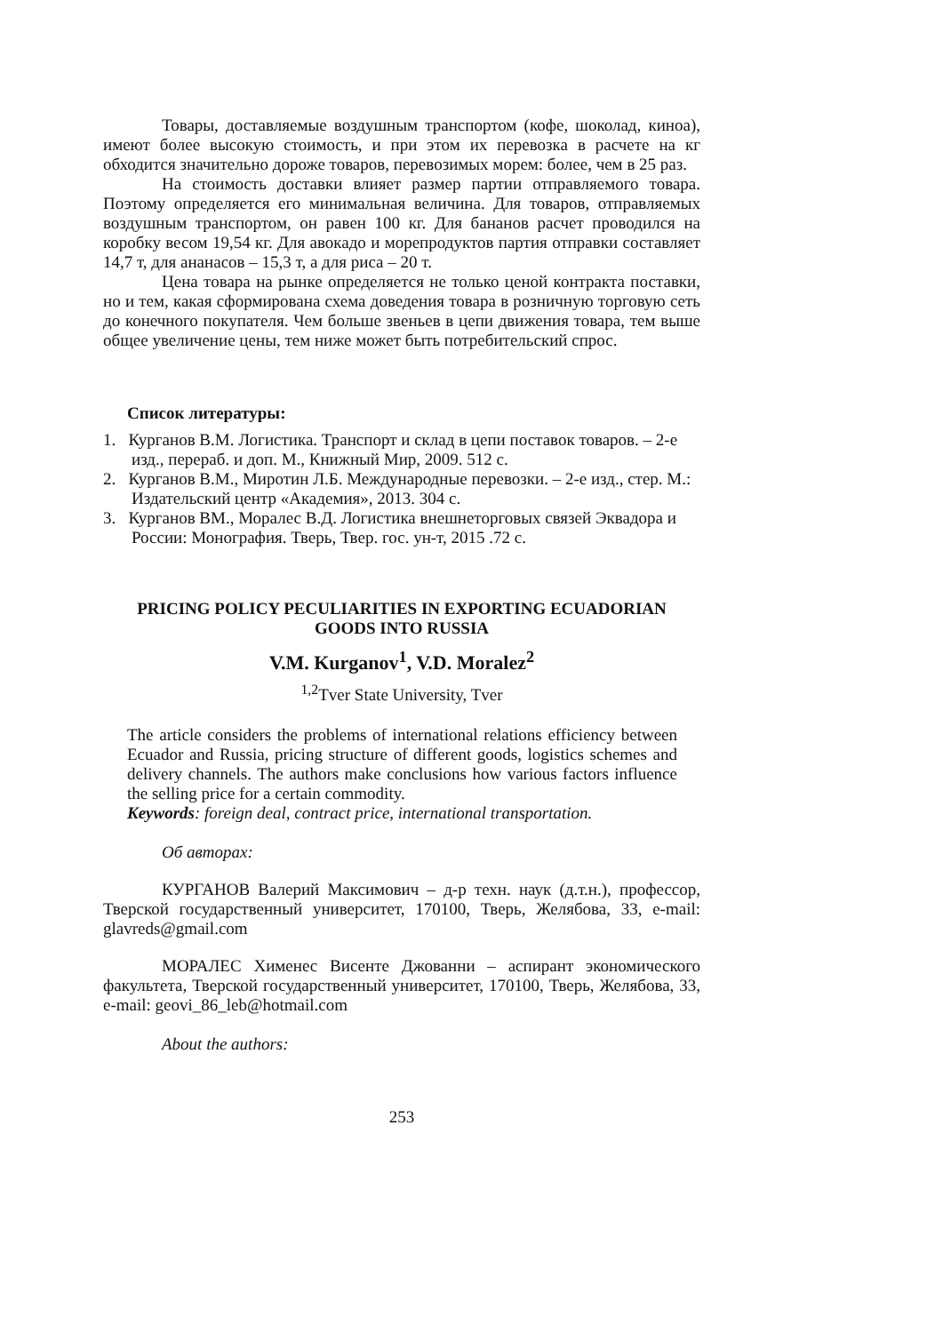Товары, доставляемые воздушным транспортом (кофе, шоколад, киноа), имеют более высокую стоимость, и при этом их перевозка в расчете на кг обходится значительно дороже товаров, перевозимых морем: более, чем в 25 раз.
На стоимость доставки влияет размер партии отправляемого товара. Поэтому определяется его минимальная величина. Для товаров, отправляемых воздушным транспортом, он равен 100 кг. Для бананов расчет проводился на коробку весом 19,54 кг. Для авокадо и морепродуктов партия отправки составляет 14,7 т, для ананасов – 15,3 т, а для риса – 20 т.
Цена товара на рынке определяется не только ценой контракта поставки, но и тем, какая сформирована схема доведения товара в розничную торговую сеть до конечного покупателя. Чем больше звеньев в цепи движения товара, тем выше общее увеличение цены, тем ниже может быть потребительский спрос.
Список литературы:
1. Курганов В.М. Логистика. Транспорт и склад в цепи поставок товаров. – 2-е изд., перераб. и доп. М., Книжный Мир, 2009. 512 с.
2. Курганов В.М., Миротин Л.Б. Международные перевозки. – 2-е изд., стер. М.: Издательский центр «Академия», 2013. 304 с.
3. Курганов ВМ., Моралес В.Д. Логистика внешнеторговых связей Эквадора и России: Монография. Тверь, Твер. гос. ун-т, 2015 .72 с.
PRICING POLICY PECULIARITIES IN EXPORTING ECUADORIAN
GOODS INTO RUSSIA
V.M. Kurganov<sup>1</sup>, V.D. Moralez<sup>2</sup>
<sup>1,2</sup>Tver State University, Tver
The article considers the problems of international relations efficiency between Ecuador and Russia, pricing structure of different goods, logistics schemes and delivery channels. The authors make conclusions how various factors influence the selling price for a certain commodity.
Keywords: foreign deal, contract price, international transportation.
Об авторах:
КУРГАНОВ Валерий Максимович – д-р техн. наук (д.т.н.), профессор, Тверской государственный университет, 170100, Тверь, Желябова, 33, e-mail: glavreds@gmail.com
МОРАЛЕС Хименес Висенте Джованни – аспирант экономического факультета, Тверской государственный университет, 170100, Тверь, Желябова, 33, e-mail: geovi_86_leb@hotmail.com
About the authors:
253